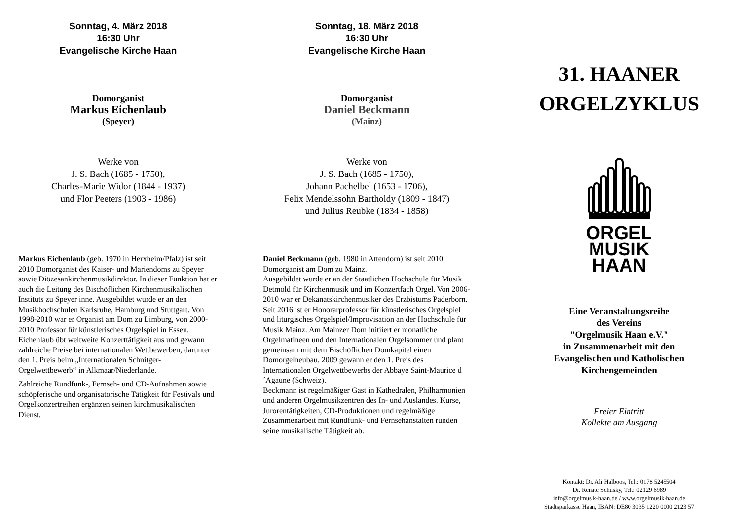Sonntag, 4. März 2018
16:30 Uhr
Evangelische Kirche Haan
Domorganist
Markus Eichenlaub
(Speyer)
Werke von
J. S. Bach (1685 - 1750),
Charles-Marie Widor (1844 - 1937)
und Flor Peeters (1903 - 1986)
Markus Eichenlaub (geb. 1970 in Herxheim/Pfalz) ist seit 2010 Domorganist des Kaiser- und Mariendoms zu Speyer sowie Diözesankirchenmusikdirektor. In dieser Funktion hat er auch die Leitung des Bischöflichen Kirchenmusikalischen Instituts zu Speyer inne. Ausgebildet wurde er an den Musikhochschulen Karlsruhe, Hamburg und Stuttgart. Von 1998-2010 war er Organist am Dom zu Limburg, von 2000-2010 Professor für künstlerisches Orgelspiel in Essen.
Eichenlaub übt weltweite Konzerttätigkeit aus und gewann zahlreiche Preise bei internationalen Wettbewerben, darunter den 1. Preis beim „Internationalen Schnitger-Orgelwettbewerb“ in Alkmaar/Niederlande.
Zahlreiche Rundfunk-, Fernseh- und CD-Aufnahmen sowie schöpferische und organisatorische Tätigkeit für Festivals und Orgelkonzertreihen ergänzen seinen kirchmusikalischen Dienst.
Sonntag, 18. März 2018
16:30 Uhr
Evangelische Kirche Haan
Domorganist
Daniel Beckmann
(Mainz)
Werke von
J. S. Bach (1685 - 1750),
Johann Pachelbel (1653 - 1706),
Felix Mendelssohn Bartholdy (1809 - 1847)
und Julius Reubke (1834 - 1858)
Daniel Beckmann (geb. 1980 in Attendorn) ist seit 2010 Domorganist am Dom zu Mainz.
Ausgebildet wurde er an der Staatlichen Hochschule für Musik Detmold für Kirchenmusik und im Konzertfach Orgel. Von 2006-2010 war er Dekanatskirchenmusiker des Erzbistums Paderborn. Seit 2016 ist er Honorarprofessor für künstlerisches Orgelspiel und liturgisches Orgelspiel/Improvisation an der Hochschule für Musik Mainz. Am Mainzer Dom initiiert er monatliche Orgelmatineen und den Internationalen Orgelsommer und plant gemeinsam mit dem Bischöflichen Domkapitel einen Domorgelneubau. 2009 gewann er den 1. Preis des Internationalen Orgelwettbewerbs der Abbaye Saint-Maurice d´Agaune (Schweiz).
Beckmann ist regelmäßiger Gast in Kathedralen, Philharmonien und anderen Orgelmusikzentren des In- und Auslandes. Kurse, Jurorentätigkeiten, CD-Produktionen und regelmäßige Zusammenarbeit mit Rundfunk- und Fernsehanstalten runden seine musikalische Tätigkeit ab.
31. HAANER
ORGELZYKLUS
ORGEL
MUSIK
HAAN
Eine Veranstaltungsreihe
des Vereins
"Orgelmusik Haan e.V."
in Zusammenarbeit mit den
Evangelischen und Katholischen
Kirchengemeinden
Freier Eintritt
Kollekte am Ausgang
Kontakt: Dr. Ali Halboos, Tel.: 0178 5245504
Dr. Renate Schusky, Tel.: 02129 6989
info@orgelmusik-haan.de / www.orgelmusik-haan.de
Stadtsparkasse Haan, IBAN: DE80 3035 1220 0000 2123 57